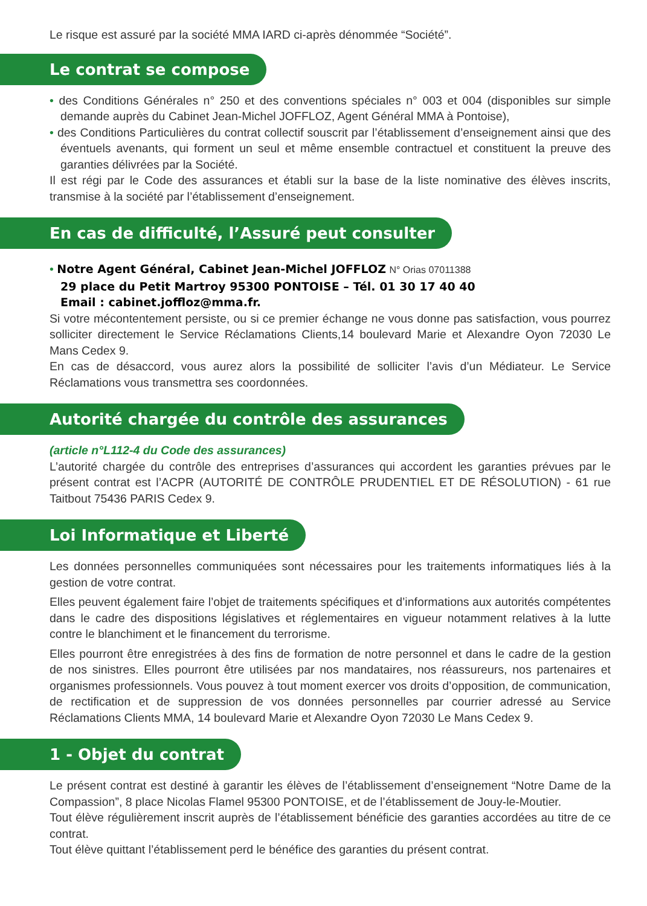Le risque est assuré par la société MMA IARD ci-après dénommée “Société”.
Le contrat se compose
• des Conditions Générales n° 250 et des conventions spéciales n° 003 et 004 (disponibles sur simple demande auprès du Cabinet Jean-Michel JOFFLOZ, Agent Général MMA à Pontoise),
• des Conditions Particulières du contrat collectif souscrit par l’établissement d’enseignement ainsi que des éventuels avenants, qui forment un seul et même ensemble contractuel et constituent la preuve des garanties délivrées par la Société.
Il est régi par le Code des assurances et établi sur la base de la liste nominative des élèves inscrits, transmise à la société par l’établissement d’enseignement.
En cas de difficulté, l’Assuré peut consulter
• Notre Agent Général, Cabinet Jean-Michel JOFFLOZ N° Orias 07011388
29 place du Petit Martroy 95300 PONTOISE – Tél. 01 30 17 40 40
Email : cabinet.joffloz@mma.fr.
Si votre mécontentement persiste, ou si ce premier échange ne vous donne pas satisfaction, vous pourrez solliciter directement le Service Réclamations Clients,14 boulevard Marie et Alexandre Oyon 72030 Le Mans Cedex 9.
En cas de désaccord, vous aurez alors la possibilité de solliciter l’avis d’un Médiateur. Le Service Réclamations vous transmettra ses coordonnées.
Autorité chargée du contrôle des assurances
(article n°L112-4 du Code des assurances)
L’autorité chargée du contrôle des entreprises d’assurances qui accordent les garanties prévues par le présent contrat est l’ACPR (AUTORITÉ DE CONTRÔLE PRUDENTIEL ET DE RÉSOLUTION) - 61 rue Taitbout 75436 PARIS Cedex 9.
Loi Informatique et Liberté
Les données personnelles communiquées sont nécessaires pour les traitements informatiques liés à la gestion de votre contrat.
Elles peuvent également faire l’objet de traitements spécifiques et d’informations aux autorités compétentes dans le cadre des dispositions législatives et réglementaires en vigueur notamment relatives à la lutte contre le blanchiment et le financement du terrorisme.
Elles pourront être enregistrées à des fins de formation de notre personnel et dans le cadre de la gestion de nos sinistres. Elles pourront être utilisées par nos mandataires, nos réassureurs, nos partenaires et organismes professionnels. Vous pouvez à tout moment exercer vos droits d’opposition, de communication, de rectification et de suppression de vos données personnelles par courrier adressé au Service Réclamations Clients MMA, 14 boulevard Marie et Alexandre Oyon 72030 Le Mans Cedex 9.
1 - Objet du contrat
Le présent contrat est destiné à garantir les élèves de l’établissement d’enseignement “Notre Dame de la Compassion”, 8 place Nicolas Flamel 95300 PONTOISE, et de l’établissement de Jouy-le-Moutier.
Tout élève régulièrement inscrit auprès de l’établissement bénéficie des garanties accordées au titre de ce contrat.
Tout élève quittant l’établissement perd le bénéfice des garanties du présent contrat.